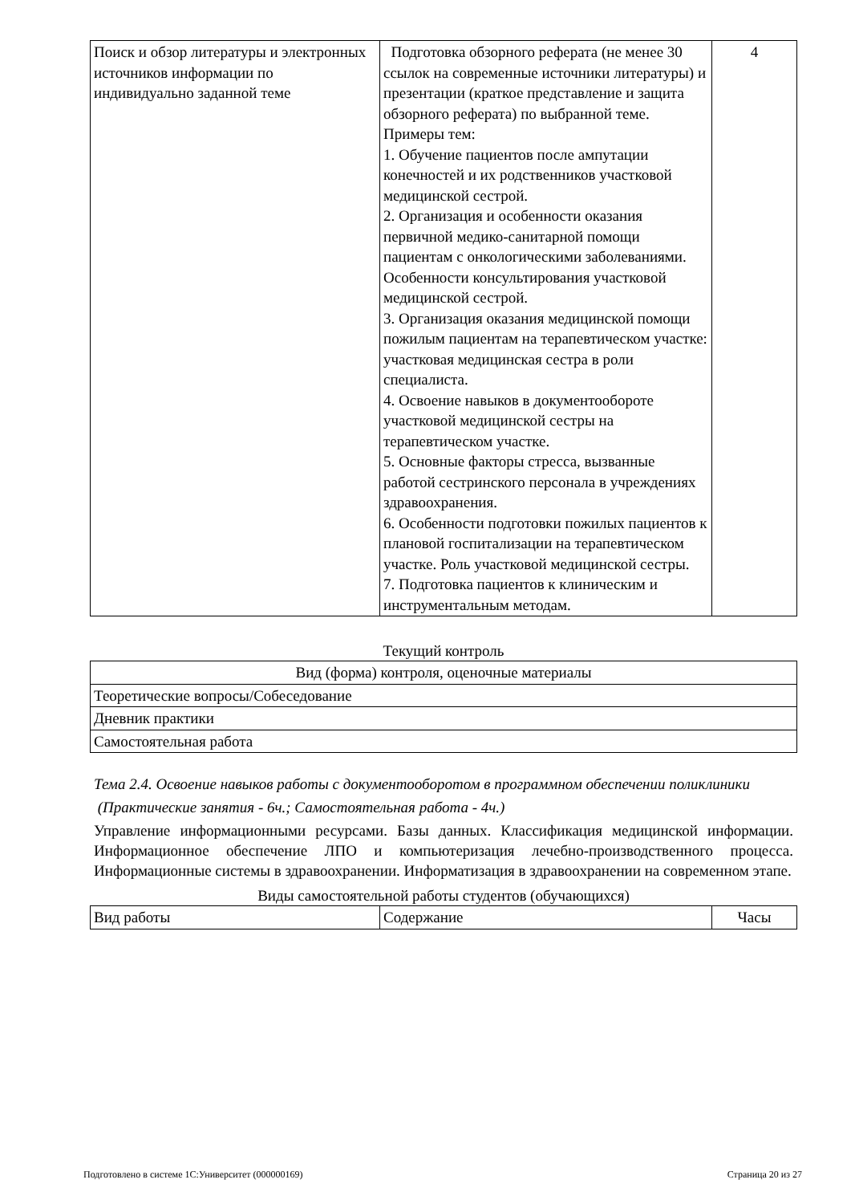| Поиск и обзор литературы и электронных источников информации по индивидуально заданной теме | Подготовка обзорного реферата (не менее 30 ссылок на современные источники литературы) и презентации (краткое представление и защита обзорного реферата) по выбранной теме. Примеры тем: 1. Обучение пациентов после ампутации конечностей и их родственников участковой медицинской сестрой. 2. Организация и особенности оказания первичной медико-санитарной помощи пациентам с онкологическими заболеваниями. Особенности консультирования участковой медицинской сестрой. 3. Организация оказания медицинской помощи пожилым пациентам на терапевтическом участке: участковая медицинская сестра в роли специалиста. 4. Освоение навыков в документообороте участковой медицинской сестры на терапевтическом участке. 5. Основные факторы стресса, вызванные работой сестринского персонала в учреждениях здравоохранения. 6. Особенности подготовки пожилых пациентов к плановой госпитализации на терапевтическом участке. Роль участковой медицинской сестры. 7. Подготовка пациентов к клиническим и инструментальным методам. | 4 |
Текущий контроль
| Вид (форма) контроля, оценочные материалы |
| Теоретические вопросы/Собеседование |
| Дневник практики |
| Самостоятельная работа |
Тема 2.4. Освоение навыков работы с документооборотом в программном обеспечении поликлиники
(Практические занятия - 6ч.; Самостоятельная работа - 4ч.)
Управление информационными ресурсами. Базы данных. Классификация медицинской информации. Информационное обеспечение ЛПО и компьютеризация лечебно-производственного процесса. Информационные системы в здравоохранении. Информатизация в здравоохранении на современном этапе.
Виды самостоятельной работы студентов (обучающихся)
| Вид работы | Содержание | Часы |
Подготовлено в системе 1С:Университет (000000169) Страница 20 из 27